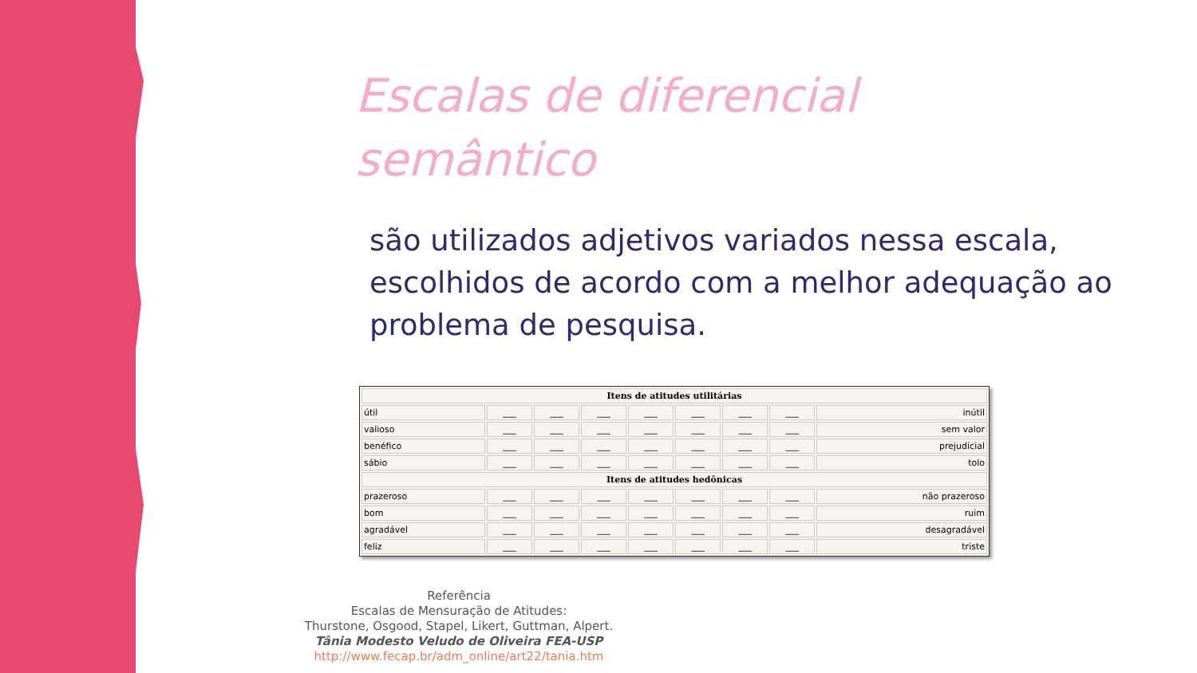Escalas de diferencial
semântico
são utilizados adjetivos variados nessa escala, escolhidos de acordo com a melhor adequação ao problema de pesquisa.
| Itens de atitudes utilitárias | | | | | | | | |
| --- | --- | --- | --- | --- | --- | --- | --- | --- |
| útil | ___ | ___ | ___ | ___ | ___ | ___ | ___ | inútil |
| valioso | ___ | ___ | ___ | ___ | ___ | ___ | ___ | sem valor |
| benéfico | ___ | ___ | ___ | ___ | ___ | ___ | ___ | prejudicial |
| sábio | ___ | ___ | ___ | ___ | ___ | ___ | ___ | tolo |
| Itens de atitudes hedônicas | | | | | | | | |
| prazeroso | ___ | ___ | ___ | ___ | ___ | ___ | ___ | não prazeroso |
| bom | ___ | ___ | ___ | ___ | ___ | ___ | ___ | ruim |
| agradável | ___ | ___ | ___ | ___ | ___ | ___ | ___ | desagradável |
| feliz | ___ | ___ | ___ | ___ | ___ | ___ | ___ | triste |
Referência
Escalas de Mensuração de Atitudes:
Thurstone, Osgood, Stapel, Likert, Guttman, Alpert.
Tânia Modesto Veludo de Oliveira FEA-USP
http://www.fecap.br/adm_online/art22/tania.htm